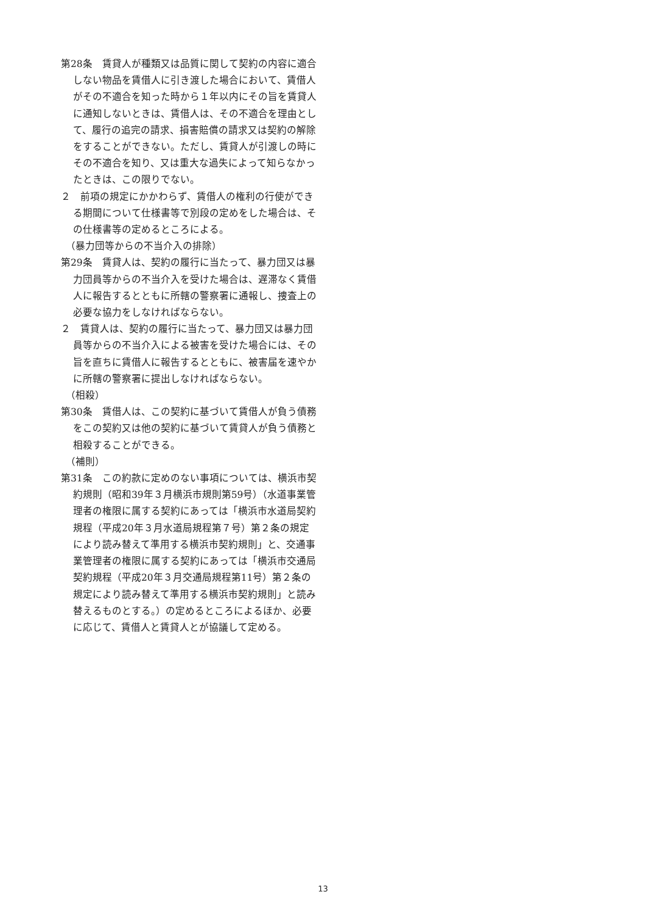第28条　賃貸人が種類又は品質に関して契約の内容に適合しない物品を賃借人に引き渡した場合において、賃借人がその不適合を知った時から１年以内にその旨を賃貸人に通知しないときは、賃借人は、その不適合を理由として、履行の追完の請求、損害賠償の請求又は契約の解除をすることができない。ただし、賃貸人が引渡しの時にその不適合を知り、又は重大な過失によって知らなかったときは、この限りでない。
２　前項の規定にかかわらず、賃借人の権利の行使ができる期間について仕様書等で別段の定めをした場合は、その仕様書等の定めるところによる。
（暴力団等からの不当介入の排除）
第29条　賃貸人は、契約の履行に当たって、暴力団又は暴力団員等からの不当介入を受けた場合は、遅滞なく賃借人に報告するとともに所轄の警察署に通報し、捜査上の必要な協力をしなければならない。
２　賃貸人は、契約の履行に当たって、暴力団又は暴力団員等からの不当介入による被害を受けた場合には、その旨を直ちに賃借人に報告するとともに、被害届を速やかに所轄の警察署に提出しなければならない。
（相殺）
第30条　賃借人は、この契約に基づいて賃借人が負う債務をこの契約又は他の契約に基づいて賃貸人が負う債務と相殺することができる。
（補則）
第31条　この約款に定めのない事項については、横浜市契約規則（昭和39年３月横浜市規則第59号）（水道事業管理者の権限に属する契約にあっては「横浜市水道局契約規程（平成20年３月水道局規程第７号）第２条の規定により読み替えて準用する横浜市契約規則」と、交通事業管理者の権限に属する契約にあっては「横浜市交通局契約規程（平成20年３月交通局規程第11号）第２条の規定により読み替えて準用する横浜市契約規則」と読み替えるものとする。）の定めるところによるほか、必要に応じて、賃借人と賃貸人とが協議して定める。
13